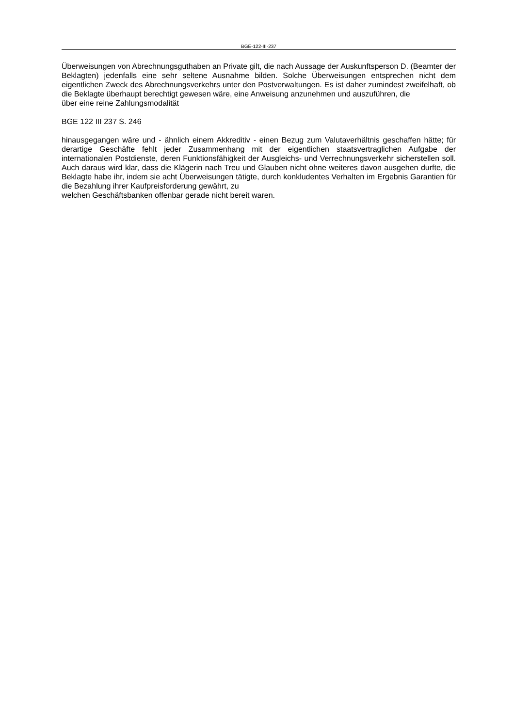BGE-122-III-237
Überweisungen von Abrechnungsguthaben an Private gilt, die nach Aussage der Auskunftsperson D. (Beamter der Beklagten) jedenfalls eine sehr seltene Ausnahme bilden. Solche Überweisungen entsprechen nicht dem eigentlichen Zweck des Abrechnungsverkehrs unter den Postverwaltungen. Es ist daher zumindest zweifelhaft, ob die Beklagte überhaupt berechtigt gewesen wäre, eine Anweisung anzunehmen und auszuführen, die
über eine reine Zahlungsmodalität
BGE 122 III 237 S. 246
hinausgegangen wäre und - ähnlich einem Akkreditiv - einen Bezug zum Valutaverhältnis geschaffen hätte; für derartige Geschäfte fehlt jeder Zusammenhang mit der eigentlichen staatsvertraglichen Aufgabe der internationalen Postdienste, deren Funktionsfähigkeit der Ausgleichs- und Verrechnungsverkehr sicherstellen soll. Auch daraus wird klar, dass die Klägerin nach Treu und Glauben nicht ohne weiteres davon ausgehen durfte, die Beklagte habe ihr, indem sie acht Überweisungen tätigte, durch konkludentes Verhalten im Ergebnis Garantien für die Bezahlung ihrer Kaufpreisforderung gewährt, zu
welchen Geschäftsbanken offenbar gerade nicht bereit waren.